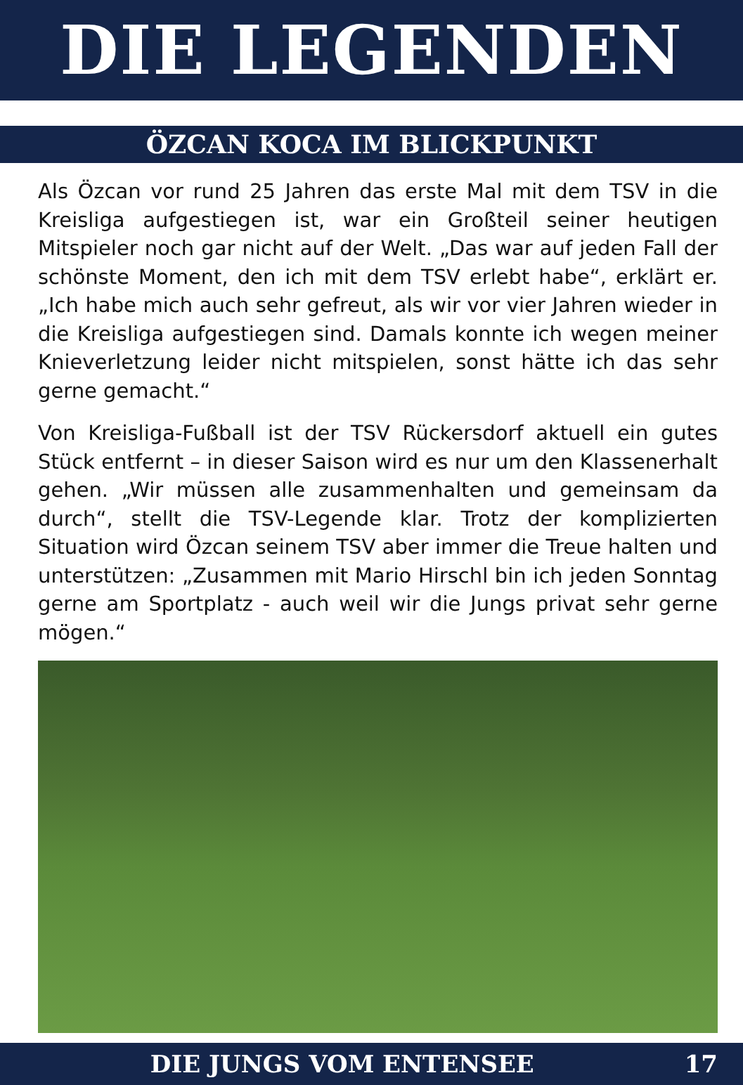DIE LEGENDEN
ÖZCAN KOCA IM BLICKPUNKT
Als Özcan vor rund 25 Jahren das erste Mal mit dem TSV in die Kreisliga aufgestiegen ist, war ein Großteil seiner heutigen Mitspieler noch gar nicht auf der Welt. „Das war auf jeden Fall der schönste Moment, den ich mit dem TSV erlebt habe“, erklärt er. „Ich habe mich auch sehr gefreut, als wir vor vier Jahren wieder in die Kreisliga aufgestiegen sind. Damals konnte ich wegen meiner Knieverletzung leider nicht mitspielen, sonst hätte ich das sehr gerne gemacht.“
Von Kreisliga-Fußball ist der TSV Rückersdorf aktuell ein gutes Stück entfernt – in dieser Saison wird es nur um den Klassenerhalt gehen. „Wir müssen alle zusammenhalten und gemeinsam da durch“, stellt die TSV-Legende klar. Trotz der komplizierten Situation wird Özcan seinem TSV aber immer die Treue halten und unterstützen: „Zusammen mit Mario Hirschl bin ich jeden Sonntag gerne am Sportplatz - auch weil wir die Jungs privat sehr gerne mögen.“
DIE JUNGS VOM ENTENSEE 17